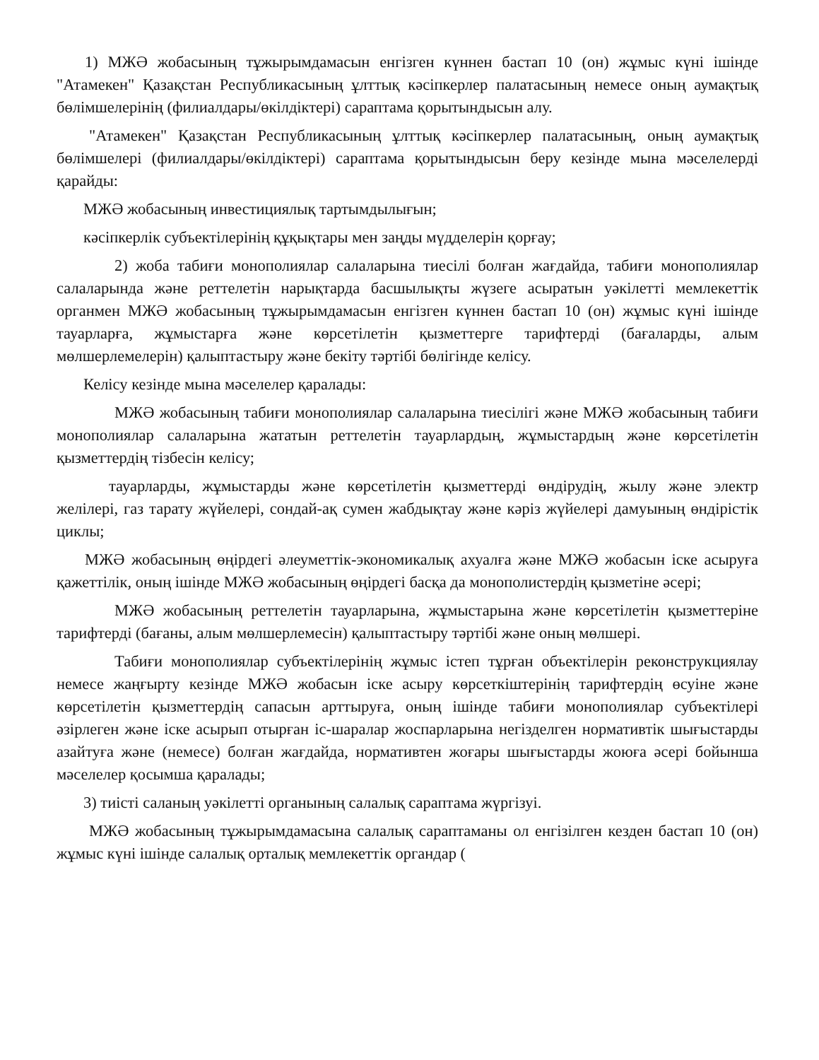1) МЖӘ жобасының тұжырымдамасын енгізген күннен бастап 10 (он) жұмыс күні ішінде "Атамекен" Қазақстан Республикасының ұлттық кәсіпкерлер палатасының немесе оның аумақтық бөлімшелерінің (филиалдары/өкілдіктері) сараптама қорытындысын алу.
"Атамекен" Қазақстан Республикасының ұлттық кәсіпкерлер палатасының, оның аумақтық бөлімшелері (филиалдары/өкілдіктері) сараптама қорытындысын беру кезінде мына мәселелерді қарайды:
МЖӘ жобасының инвестициялық тартымдылығын;
кәсіпкерлік субъектілерінің құқықтары мен заңды мүдделерін қорғау;
2) жоба табиғи монополиялар салаларына тиесілі болған жағдайда, табиғи монополиялар салаларында және реттелетін нарықтарда басшылықты жүзеге асыратын уәкілетті мемлекеттік органмен МЖӘ жобасының тұжырымдамасын енгізген күннен бастап 10 (он) жұмыс күні ішінде тауарларға, жұмыстарға және көрсетілетін қызметтерге тарифтерді (бағаларды, алым мөлшерлемелерін) қалыптастыру және бекіту тәртібі бөлігінде келісу.
Келісу кезінде мына мәселелер қаралады:
МЖӘ жобасының табиғи монополиялар салаларына тиесілігі және МЖӘ жобасының табиғи монополиялар салаларына жататын реттелетін тауарлардың, жұмыстардың және көрсетілетін қызметтердің тізбесін келісу;
тауарларды, жұмыстарды және көрсетілетін қызметтерді өндірудің, жылу және электр желілері, газ тарату жүйелері, сондай-ақ сумен жабдықтау және кәріз жүйелері дамуының өндірістік циклы;
МЖӘ жобасының өңірдегі әлеуметтік-экономикалық ахуалға және МЖӘ жобасын іске асыруға қажеттілік, оның ішінде МЖӘ жобасының өңірдегі басқа да монополистердің қызметіне әсері;
МЖӘ жобасының реттелетін тауарларына, жұмыстарына және көрсетілетін қызметтеріне тарифтерді (бағаны, алым мөлшерлемесін) қалыптастыру тәртібі және оның мөлшері.
Табиғи монополиялар субъектілерінің жұмыс істеп тұрған объектілерін реконструкциялау немесе жаңғырту кезінде МЖӘ жобасын іске асыру көрсеткіштерінің тарифтердің өсуіне және көрсетілетін қызметтердің сапасын арттыруға, оның ішінде табиғи монополиялар субъектілері әзірлеген және іске асырып отырған іс-шаралар жоспарларына негізделген нормативтік шығыстарды азайтуға және (немесе) болған жағдайда, нормативтен жоғары шығыстарды жоюға әсері бойынша мәселелер қосымша қаралады;
3) тиісті саланың уәкілетті органының салалық сараптама жүргізуі.
МЖӘ жобасының тұжырымдамасына салалық сараптаманы ол енгізілген кезден бастап 10 (он) жұмыс күні ішінде салалық орталық мемлекеттік органдар (